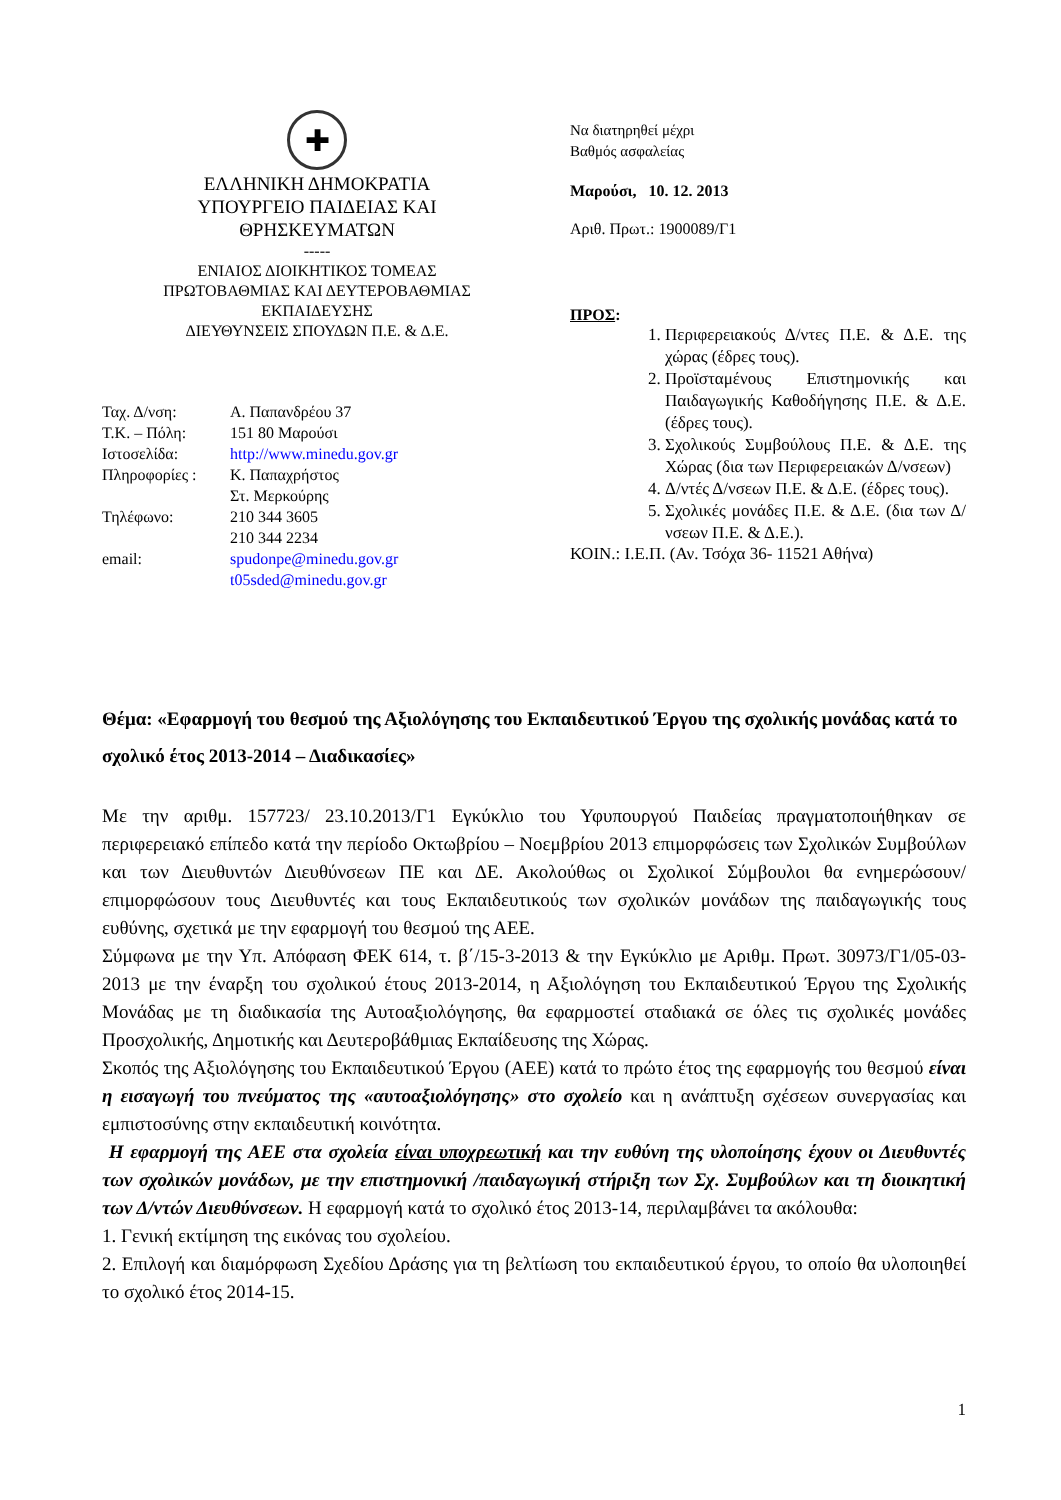✚
ΕΛΛΗΝΙΚΗ ΔΗΜΟΚΡΑΤΙΑ
ΥΠΟΥΡΓΕΙΟ ΠΑΙΔΕΙΑΣ ΚΑΙ
ΘΡΗΣΚΕΥΜΑΤΩΝ
-----
ΕΝΙΑΙΟΣ ΔΙΟΙΚΗΤΙΚΟΣ ΤΟΜΕΑΣ
ΠΡΩΤΟΒΑΘΜΙΑΣ ΚΑΙ ΔΕΥΤΕΡΟΒΑΘΜΙΑΣ
ΕΚΠΑΙΔΕΥΣΗΣ
ΔΙΕΥΘΥΝΣΕΙΣ ΣΠΟΥΔΩΝ Π.Ε. & Δ.Ε.
| Ταχ. Δ/νση: | Α. Παπανδρέου 37 |
| Τ.Κ. – Πόλη: | 151 80 Μαρούσι |
| Ιστοσελίδα: | http://www.minedu.gov.gr |
| Πληροφορίες : | Κ. Παπαχρήστος Στ. Μερκούρης |
| Τηλέφωνο: | 210 344 3605 210 344 2234 |
| email: | spudonpe@minedu.gov.gr t05sded@minedu.gov.gr |
Να διατηρηθεί μέχρι
Βαθμός ασφαλείας
Μαρούσι, 10. 12. 2013
Αριθ. Πρωτ.: 1900089/Γ1
ΠΡΟΣ:
1. Περιφερειακούς Δ/ντες Π.Ε. & Δ.Ε. της χώρας (έδρες τους).
2. Προϊσταμένους Επιστημονικής και Παιδαγωγικής Καθοδήγησης Π.Ε. & Δ.Ε. (έδρες τους).
3. Σχολικούς Συμβούλους Π.Ε. & Δ.Ε. της Χώρας (δια των Περιφερειακών Δ/νσεων)
4. Δ/ντές Δ/νσεων Π.Ε. & Δ.Ε. (έδρες τους).
5. Σχολικές μονάδες Π.Ε. & Δ.Ε. (δια των Δ/νσεων Π.Ε. & Δ.Ε.).
ΚΟΙΝ.: Ι.Ε.Π. (Αν. Τσόχα 36- 11521 Αθήνα)
Θέμα: «Εφαρμογή του θεσμού της Αξιολόγησης του Εκπαιδευτικού Έργου της σχολικής μονάδας κατά το σχολικό έτος 2013-2014 – Διαδικασίες»
Με την αριθμ. 157723/ 23.10.2013/Γ1 Εγκύκλιο του Υφυπουργού Παιδείας πραγματοποιήθηκαν σε περιφερειακό επίπεδο κατά την περίοδο Οκτωβρίου – Νοεμβρίου 2013 επιμορφώσεις των Σχολικών Συμβούλων και των Διευθυντών Διευθύνσεων ΠΕ και ΔΕ. Ακολούθως οι Σχολικοί Σύμβουλοι θα ενημερώσουν/επιμορφώσουν τους Διευθυντές και τους Εκπαιδευτικούς των σχολικών μονάδων της παιδαγωγικής τους ευθύνης, σχετικά με την εφαρμογή του θεσμού της ΑΕΕ.
Σύμφωνα με την Υπ. Απόφαση ΦΕΚ 614, τ. β΄/15-3-2013 & την Εγκύκλιο με Αριθμ. Πρωτ. 30973/Γ1/05-03-2013 με την έναρξη του σχολικού έτους 2013-2014, η Αξιολόγηση του Εκπαιδευτικού Έργου της Σχολικής Μονάδας με τη διαδικασία της Αυτοαξιολόγησης, θα εφαρμοστεί σταδιακά σε όλες τις σχολικές μονάδες Προσχολικής, Δημοτικής και Δευτεροβάθμιας Εκπαίδευσης της Χώρας.
Σκοπός της Αξιολόγησης του Εκπαιδευτικού Έργου (ΑΕΕ) κατά το πρώτο έτος της εφαρμογής του θεσμού είναι η εισαγωγή του πνεύματος της «αυτοαξιολόγησης» στο σχολείο και η ανάπτυξη σχέσεων συνεργασίας και εμπιστοσύνης στην εκπαιδευτική κοινότητα.
Η εφαρμογή της ΑΕΕ στα σχολεία είναι υποχρεωτική και την ευθύνη της υλοποίησης έχουν οι Διευθυντές των σχολικών μονάδων, με την επιστημονική /παιδαγωγική στήριξη των Σχ. Συμβούλων και τη διοικητική των Δ/ντών Διευθύνσεων. Η εφαρμογή κατά το σχολικό έτος 2013-14, περιλαμβάνει τα ακόλουθα:
1. Γενική εκτίμηση της εικόνας του σχολείου.
2. Επιλογή και διαμόρφωση Σχεδίου Δράσης για τη βελτίωση του εκπαιδευτικού έργου, το οποίο θα υλοποιηθεί το σχολικό έτος 2014-15.
1